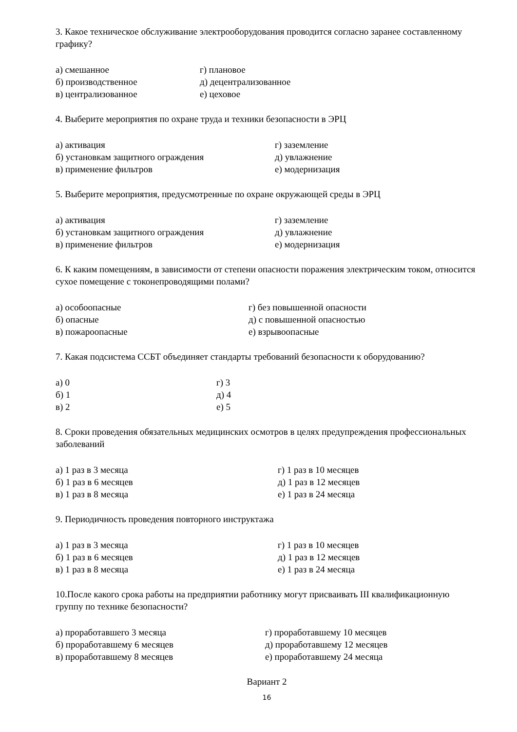3. Какое техническое обслуживание электрооборудования проводится согласно заранее составленному графику?
а) смешанное г) плановое
б) производственное д) децентрализованное
в) централизованное е) цеховое
4. Выберите мероприятия по охране труда и техники безопасности в ЭРЦ
а) активация г) заземление
б) установкам защитного ограждения д) увлажнение
в) применение фильтров е) модернизация
5. Выберите мероприятия, предусмотренные по охране окружающей среды в ЭРЦ
а) активация г) заземление
б) установкам защитного ограждения д) увлажнение
в) применение фильтров е) модернизация
6. К каким помещениям, в зависимости от степени опасности поражения электрическим током, относится сухое помещение с токонепроводящими полами?
а) особоопасные г) без повышенной опасности
б) опасные д) с повышенной опасностью
в) пожароопасные е) взрывоопасные
7. Какая подсистема ССБТ объединяет стандарты требований безопасности к оборудованию?
а) 0 г) 3
б) 1 д) 4
в) 2 е) 5
8. Сроки проведения обязательных медицинских осмотров в целях предупреждения профессиональных заболеваний
а) 1 раз в 3 месяца г) 1 раз в 10 месяцев
б) 1 раз в 6 месяцев д) 1 раз в 12 месяцев
в) 1 раз в 8 месяца е) 1 раз в 24 месяца
9. Периодичность проведения повторного инструктажа
а) 1 раз в 3 месяца г) 1 раз в 10 месяцев
б) 1 раз в 6 месяцев д) 1 раз в 12 месяцев
в) 1 раз в 8 месяца е) 1 раз в 24 месяца
10.После какого срока работы на предприятии работнику могут присваивать III квалификационную группу по технике безопасности?
а) проработавшего 3 месяца г) проработавшему 10 месяцев
б) проработавшему 6 месяцев д) проработавшему 12 месяцев
в) проработавшему 8 месяцев е) проработавшему 24 месяца
Вариант 2
16